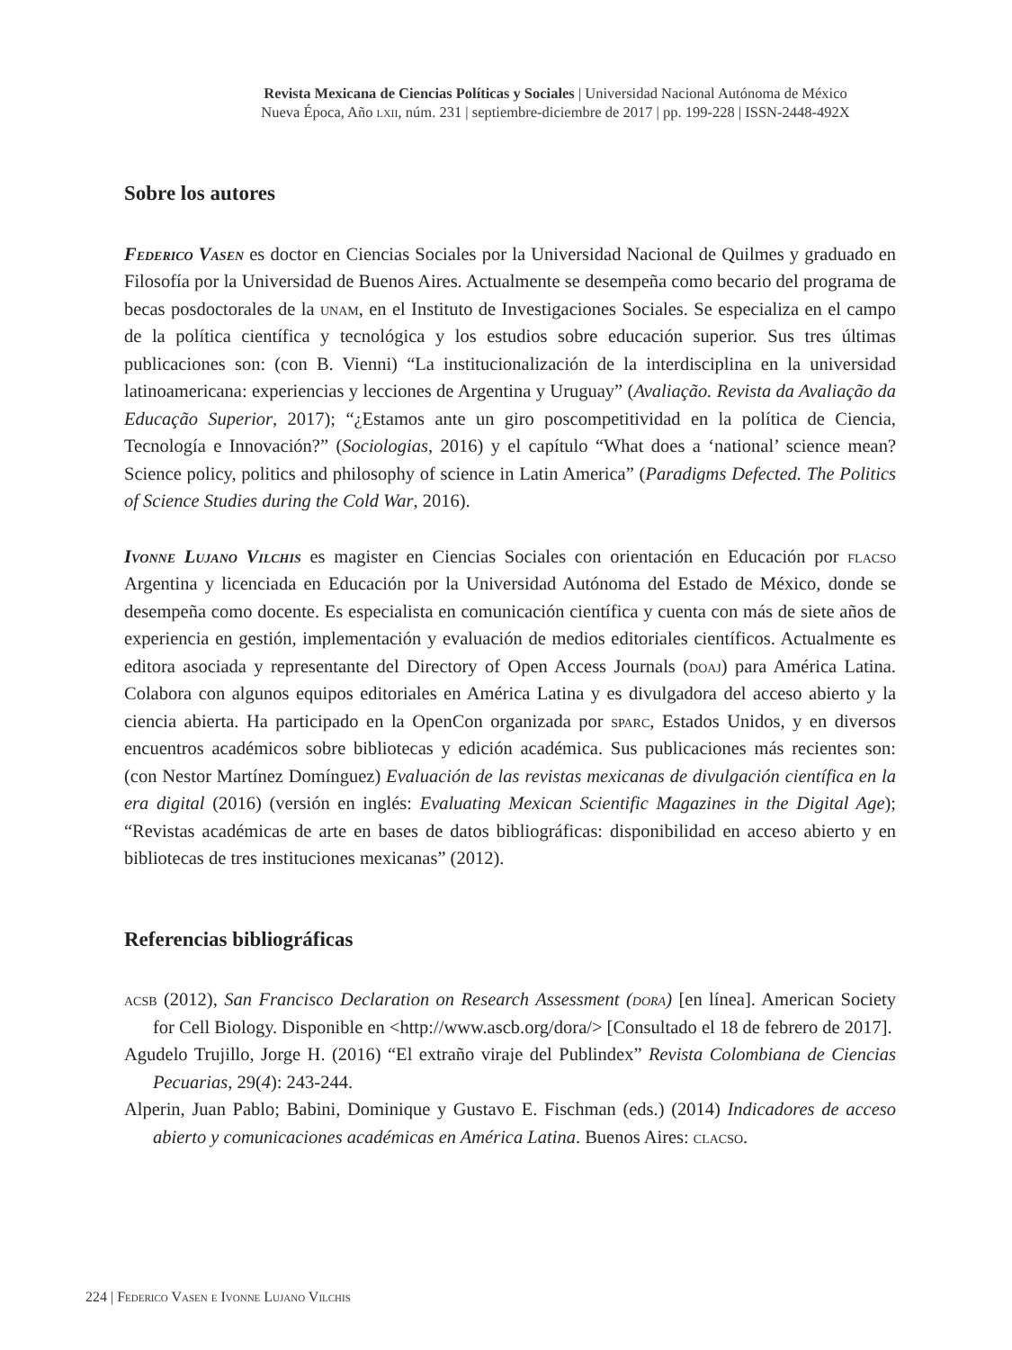Revista Mexicana de Ciencias Políticas y Sociales | Universidad Nacional Autónoma de México
Nueva Época, Año lxii, núm. 231 | septiembre-diciembre de 2017 | pp. 199-228 | ISSN-2448-492X
Sobre los autores
Federico Vasen es doctor en Ciencias Sociales por la Universidad Nacional de Quilmes y graduado en Filosofía por la Universidad de Buenos Aires. Actualmente se desempeña como becario del programa de becas posdoctorales de la unam, en el Instituto de Investigaciones Sociales. Se especializa en el campo de la política científica y tecnológica y los estudios sobre educación superior. Sus tres últimas publicaciones son: (con B. Vienni) “La institucionalización de la interdisciplina en la universidad latinoamericana: experiencias y lecciones de Argentina y Uruguay” (Avaliação. Revista da Avaliação da Educação Superior, 2017); “¿Estamos ante un giro poscompetitividad en la política de Ciencia, Tecnología e Innovación?” (Sociologias, 2016) y el capítulo “What does a ‘national’ science mean? Science policy, politics and philosophy of science in Latin America” (Paradigms Defected. The Politics of Science Studies during the Cold War, 2016).
Ivonne Lujano Vilchis es magister en Ciencias Sociales con orientación en Educación por flacso Argentina y licenciada en Educación por la Universidad Autónoma del Estado de México, donde se desempeña como docente. Es especialista en comunicación científica y cuenta con más de siete años de experiencia en gestión, implementación y evaluación de medios editoriales científicos. Actualmente es editora asociada y representante del Directory of Open Access Journals (doaj) para América Latina. Colabora con algunos equipos editoriales en América Latina y es divulgadora del acceso abierto y la ciencia abierta. Ha participado en la OpenCon organizada por sparc, Estados Unidos, y en diversos encuentros académicos sobre bibliotecas y edición académica. Sus publicaciones más recientes son: (con Nestor Martínez Domínguez) Evaluación de las revistas mexicanas de divulgación científica en la era digital (2016) (versión en inglés: Evaluating Mexican Scientific Magazines in the Digital Age); “Revistas académicas de arte en bases de datos bibliográficas: disponibilidad en acceso abierto y en bibliotecas de tres instituciones mexicanas” (2012).
Referencias bibliográficas
acsb (2012), San Francisco Declaration on Research Assessment (dora) [en línea]. American Society for Cell Biology. Disponible en <http://www.ascb.org/dora/> [Consultado el 18 de febrero de 2017].
Agudelo Trujillo, Jorge H. (2016) “El extraño viraje del Publindex” Revista Colombiana de Ciencias Pecuarias, 29(4): 243-244.
Alperin, Juan Pablo; Babini, Dominique y Gustavo E. Fischman (eds.) (2014) Indicadores de acceso abierto y comunicaciones académicas en América Latina. Buenos Aires: clacso.
224 | Federico Vasen e Ivonne Lujano Vilchis